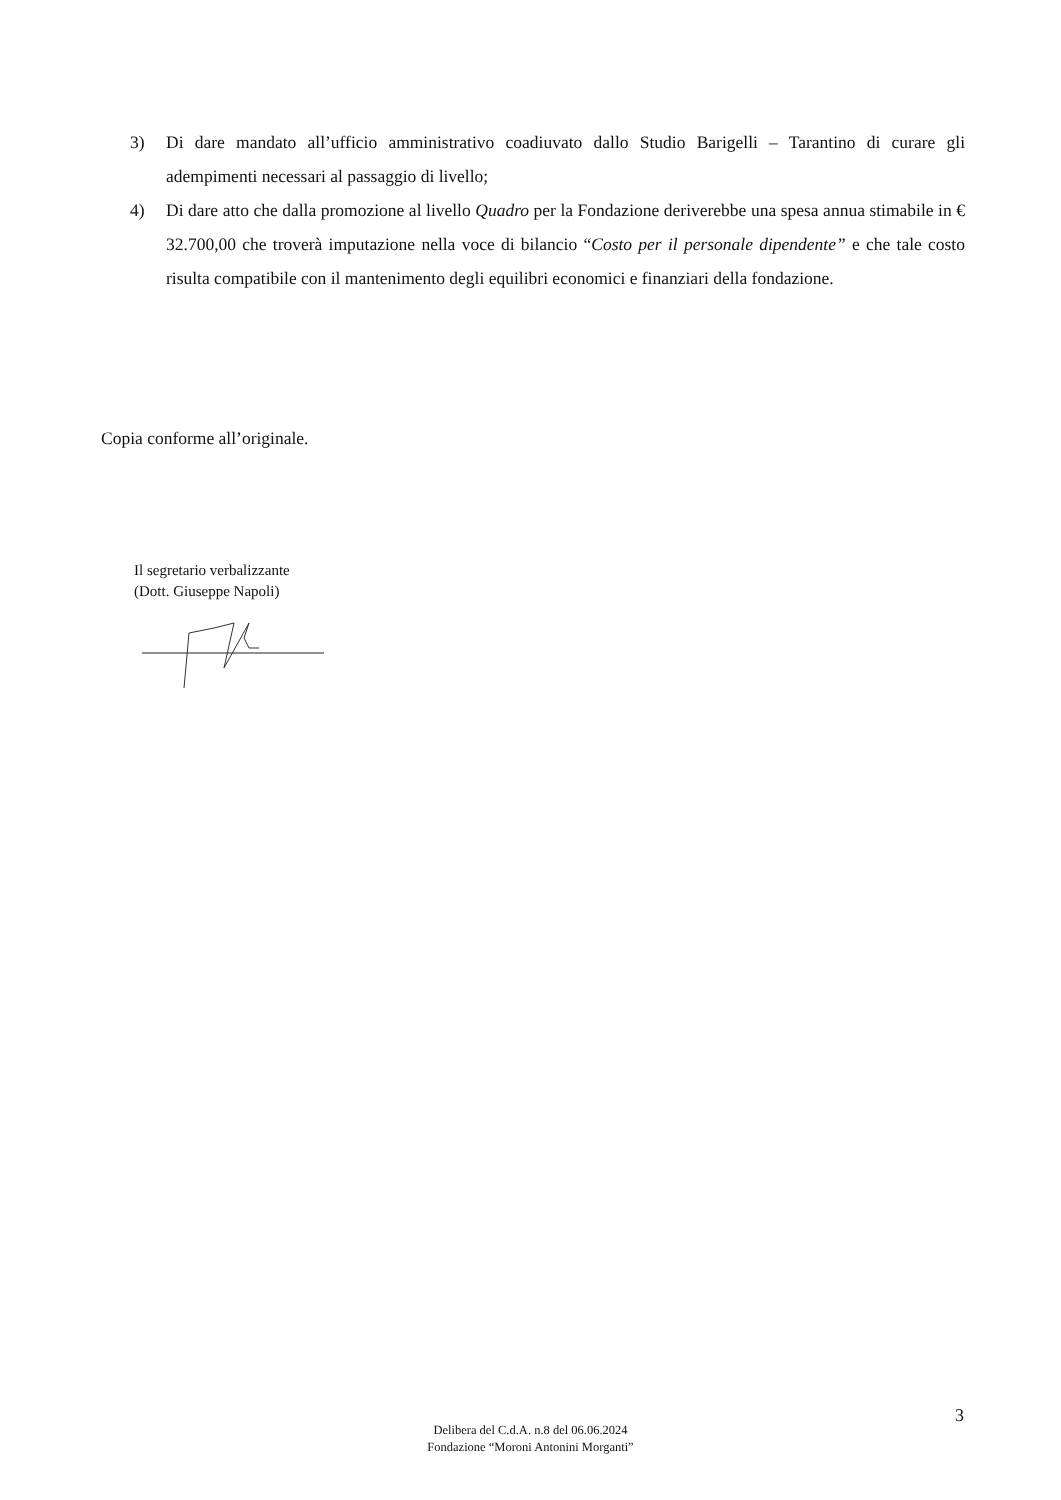3) Di dare mandato all’ufficio amministrativo coadiuvato dallo Studio Barigelli – Tarantino di curare gli adempimenti necessari al passaggio di livello;
4) Di dare atto che dalla promozione al livello Quadro per la Fondazione deriverebbe una spesa annua stimabile in € 32.700,00 che troverà imputazione nella voce di bilancio “Costo per il personale dipendente” e che tale costo risulta compatibile con il mantenimento degli equilibri economici e finanziari della fondazione.
Copia conforme all’originale.
Il segretario verbalizzante
(Dott. Giuseppe Napoli)
3
Delibera del C.d.A. n.8 del 06.06.2024
Fondazione “Moroni Antonini Morganti”